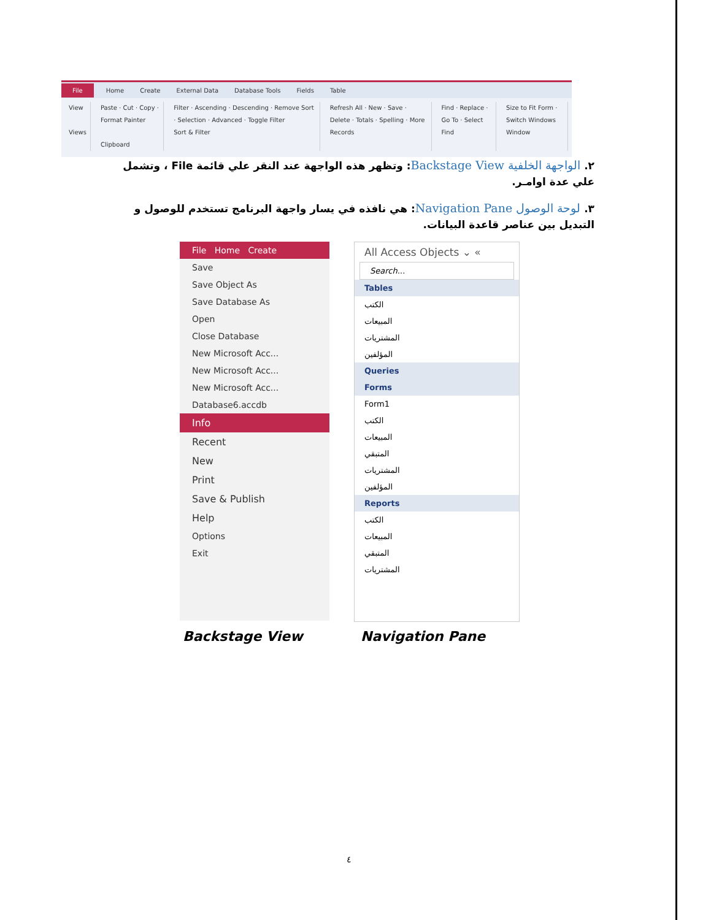File Home Create External Data Database Tools Fields Table
View
Views
Paste · Cut · Copy · Format Painter
Clipboard
Filter · Ascending · Descending · Remove Sort · Selection · Advanced · Toggle Filter
Sort & Filter
Refresh All · New · Save · Delete · Totals · Spelling · More
Records
Find · Replace · Go To · Select
Find
Size to Fit Form · Switch Windows
Window
٢. الواجهة الخلفية Backstage View: وتظهر هذه الواجهة عند النقر علي قائمة File ، وتشمل علي عدة اوامـر.
٣. لوحة الوصول Navigation Pane: هي نافذه في يسار واجهة البرنامج تستخدم للوصول و التبديل بين عناصر قاعدة البيانات.
File Home Create
Save
Save Object As
Save Database As
Open
Close Database
New Microsoft Acc...
New Microsoft Acc...
New Microsoft Acc...
Database6.accdb
Info
Recent
New
Print
Save & Publish
Help
Options
Exit
All Access Objects ⌄ «
Search...
Tables
الكتب
المبيعات
المشتريات
المؤلفين
Queries
Forms
Form1
الكتب
المبيعات
المتبقي
المشتريات
المؤلفين
Reports
الكتب
المبيعات
المتبقي
المشتريات
Backstage View Navigation Pane
٤